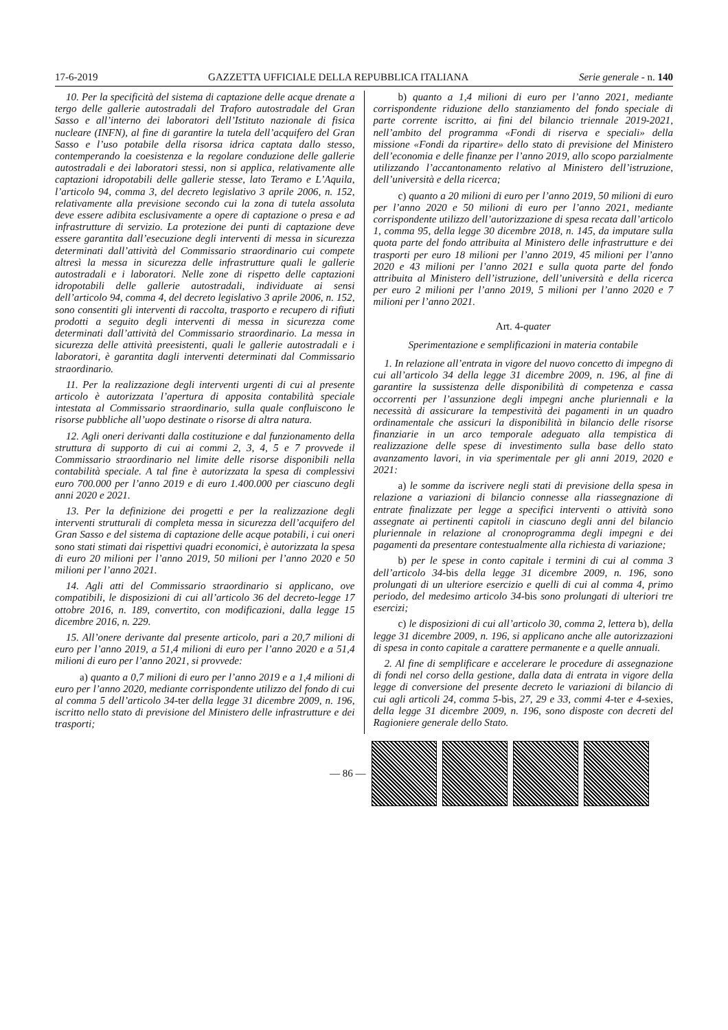17-6-2019 GAZZETTA UFFICIALE DELLA REPUBBLICA ITALIANA Serie generale - n. 140
10. Per la specificità del sistema di captazione delle acque drenate a tergo delle gallerie autostradali del Traforo autostradale del Gran Sasso e all’interno dei laboratori dell’Istituto nazionale di fisica nucleare (INFN), al fine di garantire la tutela dell’acquifero del Gran Sasso e l’uso potabile della risorsa idrica captata dallo stesso, contemperando la coesistenza e la regolare conduzione delle gallerie autostradali e dei laboratori stessi, non si applica, relativamente alle captazioni idropotabili delle gallerie stesse, lato Teramo e L’Aquila, l’articolo 94, comma 3, del decreto legislativo 3 aprile 2006, n. 152, relativamente alla previsione secondo cui la zona di tutela assoluta deve essere adibita esclusivamente a opere di captazione o presa e ad infrastrutture di servizio. La protezione dei punti di captazione deve essere garantita dall’esecuzione degli interventi di messa in sicurezza determinati dall’attività del Commissario straordinario cui compete altresì la messa in sicurezza delle infrastrutture quali le gallerie autostradali e i laboratori. Nelle zone di rispetto delle captazioni idropotabili delle gallerie autostradali, individuate ai sensi dell’articolo 94, comma 4, del decreto legislativo 3 aprile 2006, n. 152, sono consentiti gli interventi di raccolta, trasporto e recupero di rifiuti prodotti a seguito degli interventi di messa in sicurezza come determinati dall’attività del Commissario straordinario. La messa in sicurezza delle attività preesistenti, quali le gallerie autostradali e i laboratori, è garantita dagli interventi determinati dal Commissario straordinario.
11. Per la realizzazione degli interventi urgenti di cui al presente articolo è autorizzata l’apertura di apposita contabilità speciale intestata al Commissario straordinario, sulla quale confluiscono le risorse pubbliche all’uopo destinate o risorse di altra natura.
12. Agli oneri derivanti dalla costituzione e dal funzionamento della struttura di supporto di cui ai commi 2, 3, 4, 5 e 7 provvede il Commissario straordinario nel limite delle risorse disponibili nella contabilità speciale. A tal fine è autorizzata la spesa di complessivi euro 700.000 per l’anno 2019 e di euro 1.400.000 per ciascuno degli anni 2020 e 2021.
13. Per la definizione dei progetti e per la realizzazione degli interventi strutturali di completa messa in sicurezza dell’acquifero del Gran Sasso e del sistema di captazione delle acque potabili, i cui oneri sono stati stimati dai rispettivi quadri economici, è autorizzata la spesa di euro 20 milioni per l’anno 2019, 50 milioni per l’anno 2020 e 50 milioni per l’anno 2021.
14. Agli atti del Commissario straordinario si applicano, ove compatibili, le disposizioni di cui all’articolo 36 del decreto-legge 17 ottobre 2016, n. 189, convertito, con modificazioni, dalla legge 15 dicembre 2016, n. 229.
15. All’onere derivante dal presente articolo, pari a 20,7 milioni di euro per l’anno 2019, a 51,4 milioni di euro per l’anno 2020 e a 51,4 milioni di euro per l’anno 2021, si provvede:
a) quanto a 0,7 milioni di euro per l’anno 2019 e a 1,4 milioni di euro per l’anno 2020, mediante corrispondente utilizzo del fondo di cui al comma 5 dell’articolo 34-ter della legge 31 dicembre 2009, n. 196, iscritto nello stato di previsione del Ministero delle infrastrutture e dei trasporti;
b) quanto a 1,4 milioni di euro per l’anno 2021, mediante corrispondente riduzione dello stanziamento del fondo speciale di parte corrente iscritto, ai fini del bilancio triennale 2019-2021, nell’ambito del programma «Fondi di riserva e speciali» della missione «Fondi da ripartire» dello stato di previsione del Ministero dell’economia e delle finanze per l’anno 2019, allo scopo parzialmente utilizzando l’accantonamento relativo al Ministero dell’istruzione, dell’università e della ricerca;
c) quanto a 20 milioni di euro per l’anno 2019, 50 milioni di euro per l’anno 2020 e 50 milioni di euro per l’anno 2021, mediante corrispondente utilizzo dell’autorizzazione di spesa recata dall’articolo 1, comma 95, della legge 30 dicembre 2018, n. 145, da imputare sulla quota parte del fondo attribuita al Ministero delle infrastrutture e dei trasporti per euro 18 milioni per l’anno 2019, 45 milioni per l’anno 2020 e 43 milioni per l’anno 2021 e sulla quota parte del fondo attribuita al Ministero dell’istruzione, dell’università e della ricerca per euro 2 milioni per l’anno 2019, 5 milioni per l’anno 2020 e 7 milioni per l’anno 2021.
Art. 4-quater
Sperimentazione e semplificazioni in materia contabile
1. In relazione all’entrata in vigore del nuovo concetto di impegno di cui all’articolo 34 della legge 31 dicembre 2009, n. 196, al fine di garantire la sussistenza delle disponibilità di competenza e cassa occorrenti per l’assunzione degli impegni anche pluriennali e la necessità di assicurare la tempestività dei pagamenti in un quadro ordinamentale che assicuri la disponibilità in bilancio delle risorse finanziarie in un arco temporale adeguato alla tempistica di realizzazione delle spese di investimento sulla base dello stato avanzamento lavori, in via sperimentale per gli anni 2019, 2020 e 2021:
a) le somme da iscrivere negli stati di previsione della spesa in relazione a variazioni di bilancio connesse alla riassegnazione di entrate finalizzate per legge a specifici interventi o attività sono assegnate ai pertinenti capitoli in ciascuno degli anni del bilancio pluriennale in relazione al cronoprogramma degli impegni e dei pagamenti da presentare contestualmente alla richiesta di variazione;
b) per le spese in conto capitale i termini di cui al comma 3 dell’articolo 34-bis della legge 31 dicembre 2009, n. 196, sono prolungati di un ulteriore esercizio e quelli di cui al comma 4, primo periodo, del medesimo articolo 34-bis sono prolungati di ulteriori tre esercizi;
c) le disposizioni di cui all’articolo 30, comma 2, lettera b), della legge 31 dicembre 2009, n. 196, si applicano anche alle autorizzazioni di spesa in conto capitale a carattere permanente e a quelle annuali.
2. Al fine di semplificare e accelerare le procedure di assegnazione di fondi nel corso della gestione, dalla data di entrata in vigore della legge di conversione del presente decreto le variazioni di bilancio di cui agli articoli 24, comma 5-bis, 27, 29 e 33, commi 4-ter e 4-sexies, della legge 31 dicembre 2009, n. 196, sono disposte con decreti del Ragioniere generale dello Stato.
— 86 —